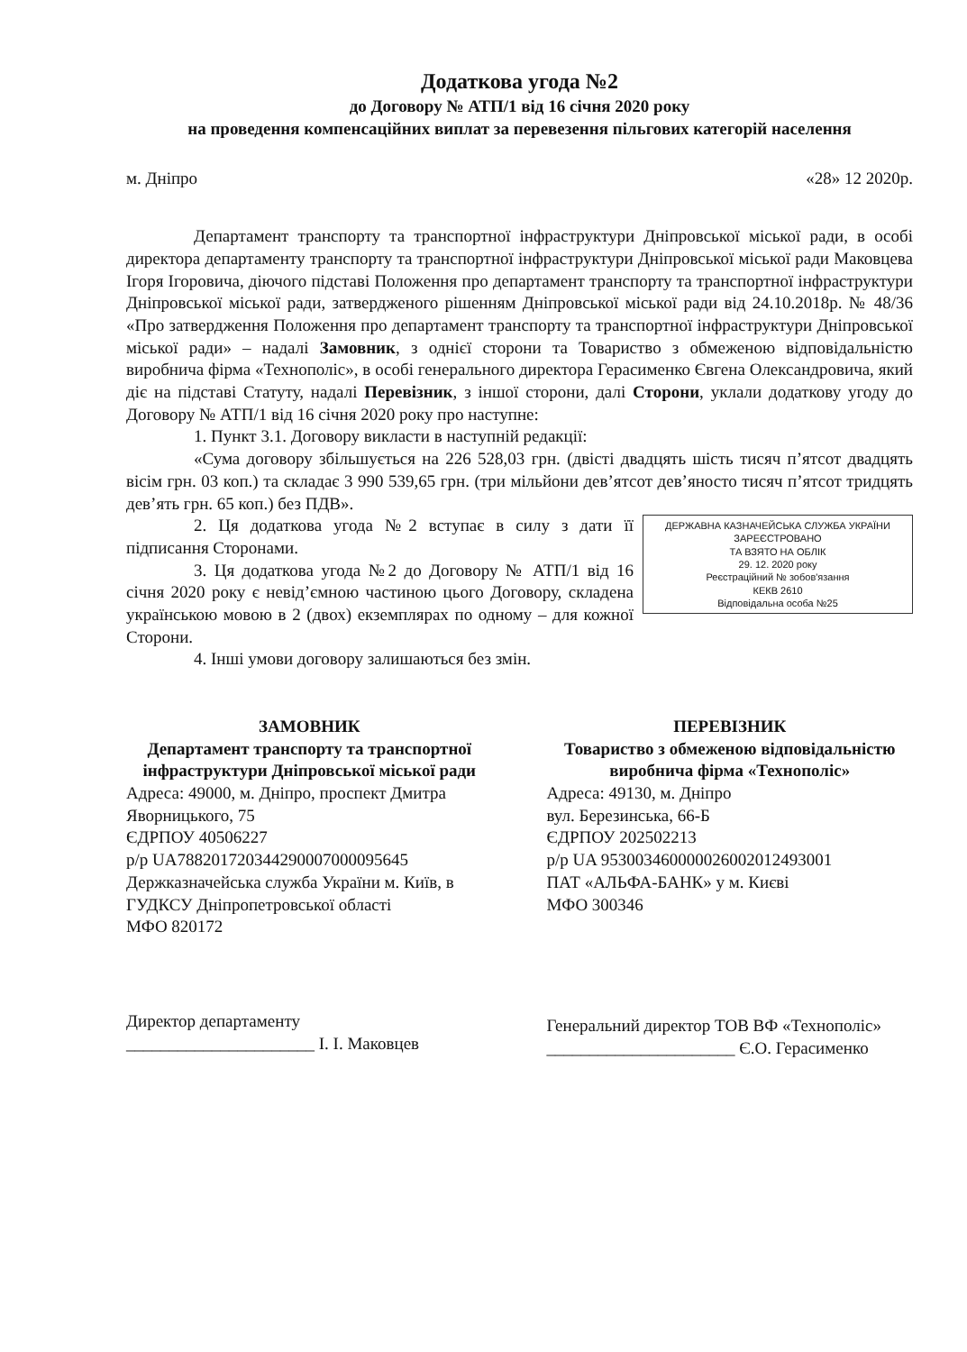Додаткова угода №2
до Договору № АТП/1 від 16 січня 2020 року
на проведення компенсаційних виплат за перевезення пільгових категорій населення
м. Дніпро «28» 12 2020р.
Департамент транспорту та транспортної інфраструктури Дніпровської міської ради, в особі директора департаменту транспорту та транспортної інфраструктури Дніпровської міської ради Маковцева Ігоря Ігоровича, діючого підставі Положення про департамент транспорту та транспортної інфраструктури Дніпровської міської ради, затвердженого рішенням Дніпровської міської ради від 24.10.2018р. № 48/36 «Про затвердження Положення про департамент транспорту та транспортної інфраструктури Дніпровської міської ради» – надалі Замовник, з однієї сторони та Товариство з обмеженою відповідальністю виробнича фірма «Технополіс», в особі генерального директора Герасименко Євгена Олександровича, який діє на підставі Статуту, надалі Перевізник, з іншої сторони, далі Сторони, уклали додаткову угоду до Договору № АТП/1 від 16 січня 2020 року про наступне:
1. Пункт 3.1. Договору викласти в наступній редакції:
«Сума договору збільшується на 226 528,03 грн. (двісті двадцять шість тисяч п’ятсот двадцять вісім грн. 03 коп.) та складає 3 990 539,65 грн. (три мільйони дев’ятсот дев’яносто тисяч п’ятсот тридцять дев’ять грн. 65 коп.) без ПДВ».
ДЕРЖАВНА КАЗНАЧЕЙСЬКА СЛУЖБА УКРАЇНИ
ЗАРЕЄСТРОВАНО
ТА ВЗЯТО НА ОБЛІК
29. 12. 2020 року
Реєстраційний № зобов'язання
КЕКВ 2610
Відповідальна особа №25
2. Ця додаткова угода №2 вступає в силу з дати її підписання Сторонами.
3. Ця додаткова угода №2 до Договору № АТП/1 від 16 січня 2020 року є невід’ємною частиною цього Договору, складена українською мовою в 2 (двох) екземплярах по одному – для кожної Сторони.
4. Інші умови договору залишаються без змін.
ЗАМОВНИК
Департамент транспорту та транспортної інфраструктури Дніпровської міської ради
Адреса: 49000, м. Дніпро, проспект Дмитра Яворницького, 75
ЄДРПОУ 40506227
р/р UA788201720344290007000095645
Держказначейська служба України м. Київ, в ГУДКСУ Дніпропетровської області
МФО 820172
Директор департаменту
______________________ І. І. Маковцев
ПЕРЕВІЗНИК
Товариство з обмеженою відповідальністю виробнича фірма «Технополіс»
Адреса: 49130, м. Дніпро
вул. Березинська, 66-Б
ЄДРПОУ 202502213
р/р UA 953003460000026002012493001
ПАТ «АЛЬФА-БАНК» у м. Києві
МФО 300346
Генеральний директор ТОВ ВФ «Технополіс»
______________________ Є.О. Герасименко